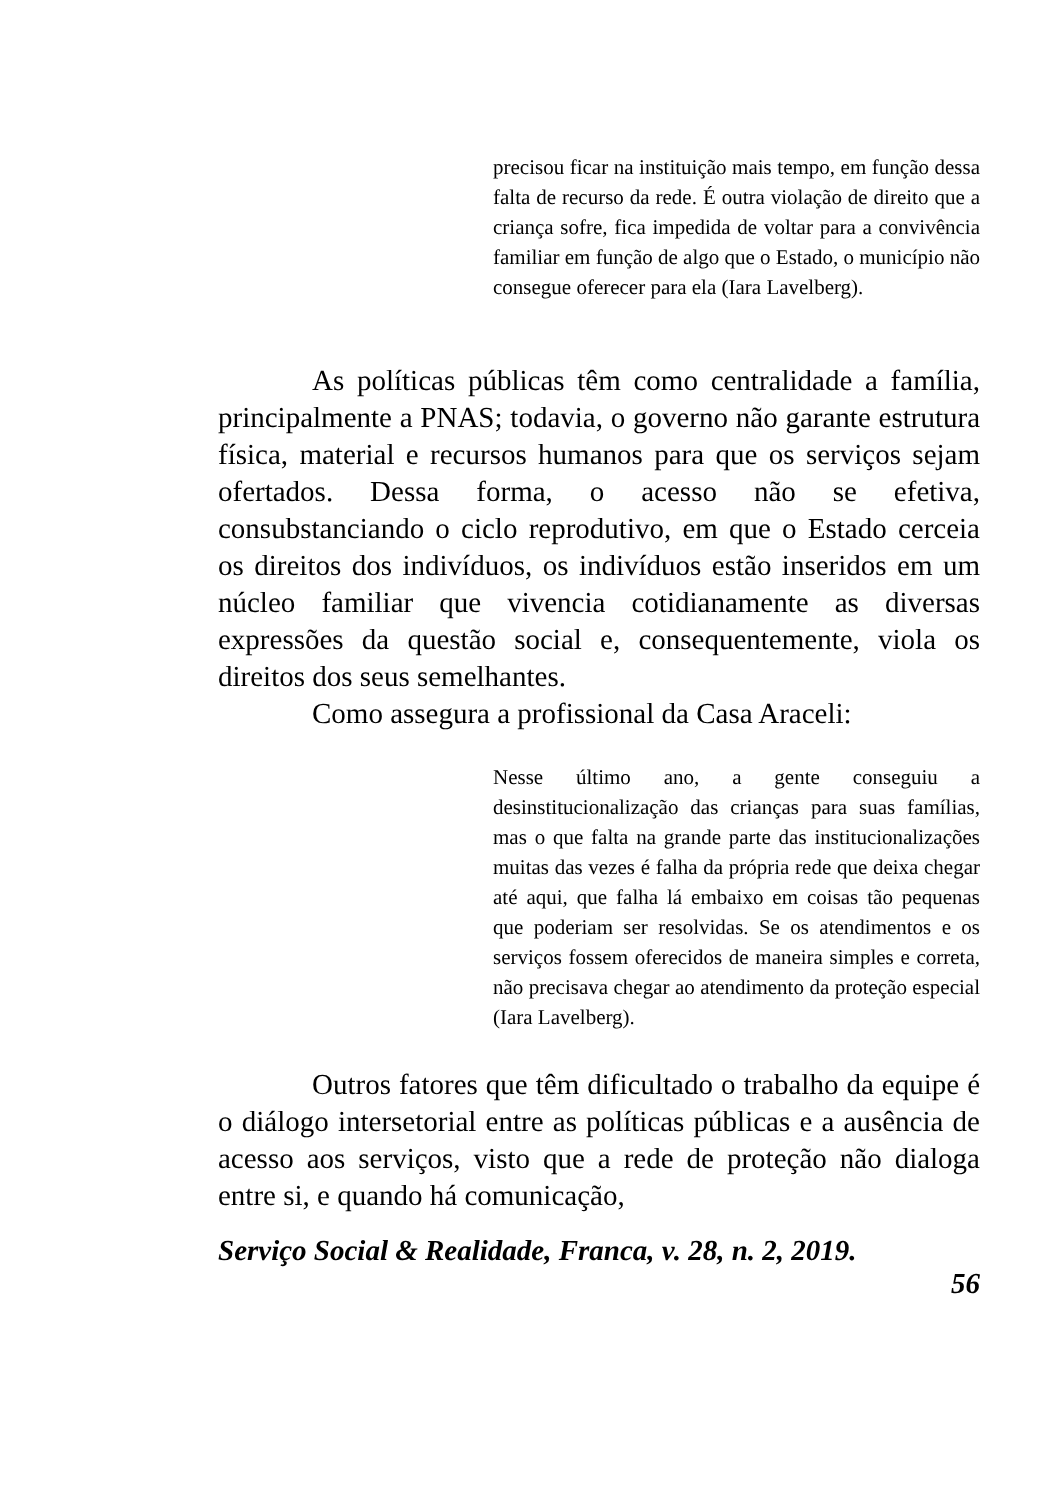precisou ficar na instituição mais tempo, em função dessa falta de recurso da rede. É outra violação de direito que a criança sofre, fica impedida de voltar para a convivência familiar em função de algo que o Estado, o município não consegue oferecer para ela (Iara Lavelberg).
As políticas públicas têm como centralidade a família, principalmente a PNAS; todavia, o governo não garante estrutura física, material e recursos humanos para que os serviços sejam ofertados. Dessa forma, o acesso não se efetiva, consubstanciando o ciclo reprodutivo, em que o Estado cerceia os direitos dos indivíduos, os indivíduos estão inseridos em um núcleo familiar que vivencia cotidianamente as diversas expressões da questão social e, consequentemente, viola os direitos dos seus semelhantes.
Como assegura a profissional da Casa Araceli:
Nesse último ano, a gente conseguiu a desinstitucionalização das crianças para suas famílias, mas o que falta na grande parte das institucionalizações muitas das vezes é falha da própria rede que deixa chegar até aqui, que falha lá embaixo em coisas tão pequenas que poderiam ser resolvidas. Se os atendimentos e os serviços fossem oferecidos de maneira simples e correta, não precisava chegar ao atendimento da proteção especial (Iara Lavelberg).
Outros fatores que têm dificultado o trabalho da equipe é o diálogo intersetorial entre as políticas públicas e a ausência de acesso aos serviços, visto que a rede de proteção não dialoga entre si, e quando há comunicação,
Serviço Social & Realidade, Franca, v. 28, n. 2, 2019.
56